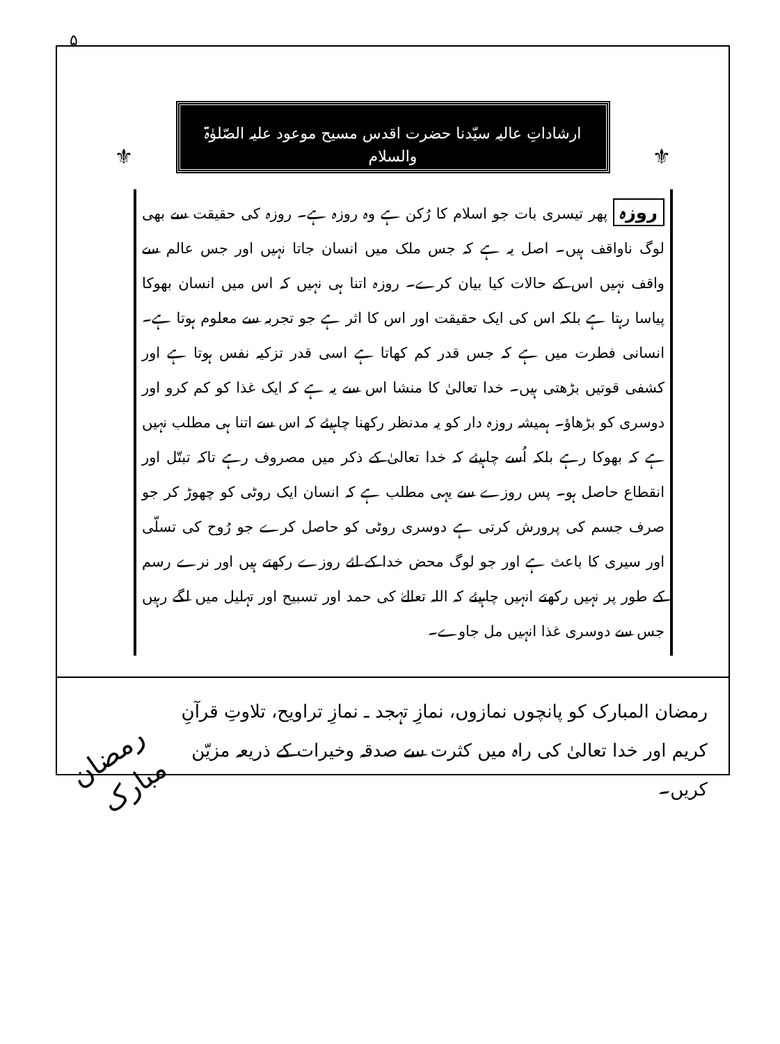۵
ارشاداتِ عالیہ سیّدنا حضرت اقدس مسیح موعود علیہ الصّلوٰۃ والسلام
⚜ ⚜
روزہ پھر تیسری بات جو اسلام کا رُکن ہے وہ روزہ ہے۔ روزہ کی حقیقت سے بھی لوگ ناواقف ہیں۔ اصل یہ ہے کہ جس ملک میں انسان جاتا نہیں اور جس عالم سے واقف نہیں اس کے حالات کیا بیان کرے۔ روزہ اتنا ہی نہیں کہ اس میں انسان بھوکا پیاسا رہتا ہے بلکہ اس کی ایک حقیقت اور اس کا اثر ہے جو تجربہ سے معلوم ہوتا ہے۔ انسانی فطرت میں ہے کہ جس قدر کم کھاتا ہے اسی قدر تزکیہ نفس ہوتا ہے اور کشفی قوتیں بڑھتی ہیں۔ خدا تعالیٰ کا منشا اس سے یہ ہے کہ ایک غذا کو کم کرو اور دوسری کو بڑھاؤ۔ ہمیشہ روزہ دار کو یہ مدنظر رکھنا چاہیئے کہ اس سے اتنا ہی مطلب نہیں ہے کہ بھوکا رہے بلکہ اُسے چاہیئے کہ خدا تعالیٰ کے ذکر میں مصروف رہے تاکہ تبتّل اور انقطاع حاصل ہو۔ پس روزے سے یہی مطلب ہے کہ انسان ایک روٹی کو چھوڑ کر جو صرف جسم کی پرورش کرتی ہے دوسری روٹی کو حاصل کرے جو رُوح کی تسلّی اور سیری کا باعث ہے اور جو لوگ محض خدا کے لئے روزے رکھتے ہیں اور نرے رسم کے طور پر نہیں رکھتے انہیں چاہیئے کہ اللہ تعالےٰ کی حمد اور تسبیح اور تہلیل میں لگے رہیں جس سے دوسری غذا انہیں مل جاوے۔
رمضان المبارک کو پانچوں نمازوں، نمازِ تہجد ـ نمازِ تراویح، تلاوتِ قرآنِ کریم اور خدا تعالیٰ کی راہ میں کثرت سے صدقہ وخیرات کے ذریعہ مزیّن کریں۔
رمضان مبارک